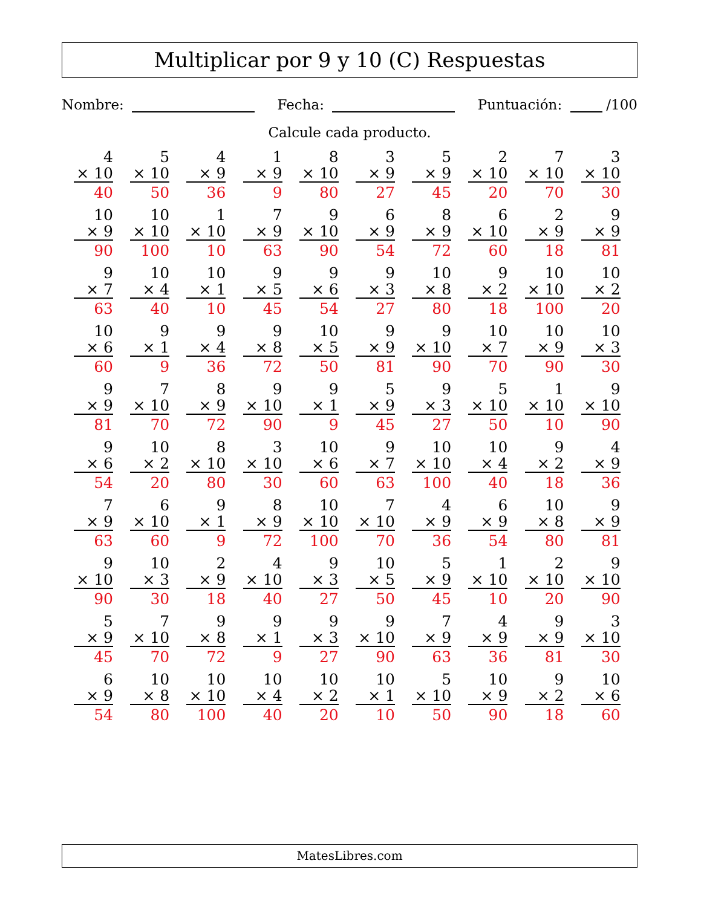Multiplicar por 9 y 10 (C) Respuestas
Nombre: Fecha: Puntuación: /100
Calcule cada producto.
| 4 × 10 40 | 5 × 10 50 | 4 × 9 36 | 1 × 9 9 | 8 × 10 80 | 3 × 9 27 | 5 × 9 45 | 2 × 10 20 | 7 × 10 70 | 3 × 10 30 |
| 10 × 9 90 | 10 × 10 100 | 1 × 10 10 | 7 × 9 63 | 9 × 10 90 | 6 × 9 54 | 8 × 9 72 | 6 × 10 60 | 2 × 9 18 | 9 × 9 81 |
| 9 × 7 63 | 10 × 4 40 | 10 × 1 10 | 9 × 5 45 | 9 × 6 54 | 9 × 3 27 | 10 × 8 80 | 9 × 2 18 | 10 × 10 100 | 10 × 2 20 |
| 10 × 6 60 | 9 × 1 9 | 9 × 4 36 | 9 × 8 72 | 10 × 5 50 | 9 × 9 81 | 9 × 10 90 | 10 × 7 70 | 10 × 9 90 | 10 × 3 30 |
| 9 × 9 81 | 7 × 10 70 | 8 × 9 72 | 9 × 10 90 | 9 × 1 9 | 5 × 9 45 | 9 × 3 27 | 5 × 10 50 | 1 × 10 10 | 9 × 10 90 |
| 9 × 6 54 | 10 × 2 20 | 8 × 10 80 | 3 × 10 30 | 10 × 6 60 | 9 × 7 63 | 10 × 10 100 | 10 × 4 40 | 9 × 2 18 | 4 × 9 36 |
| 7 × 9 63 | 6 × 10 60 | 9 × 1 9 | 8 × 9 72 | 10 × 10 100 | 7 × 10 70 | 4 × 9 36 | 6 × 9 54 | 10 × 8 80 | 9 × 9 81 |
| 9 × 10 90 | 10 × 3 30 | 2 × 9 18 | 4 × 10 40 | 9 × 3 27 | 10 × 5 50 | 5 × 9 45 | 1 × 10 10 | 2 × 10 20 | 9 × 10 90 |
| 5 × 9 45 | 7 × 10 70 | 9 × 8 72 | 9 × 1 9 | 9 × 3 27 | 9 × 10 90 | 7 × 9 63 | 4 × 9 36 | 9 × 9 81 | 3 × 10 30 |
| 6 × 9 54 | 10 × 8 80 | 10 × 10 100 | 10 × 4 40 | 10 × 2 20 | 10 × 1 10 | 5 × 10 50 | 10 × 9 90 | 9 × 2 18 | 10 × 6 60 |
MatesLibres.com